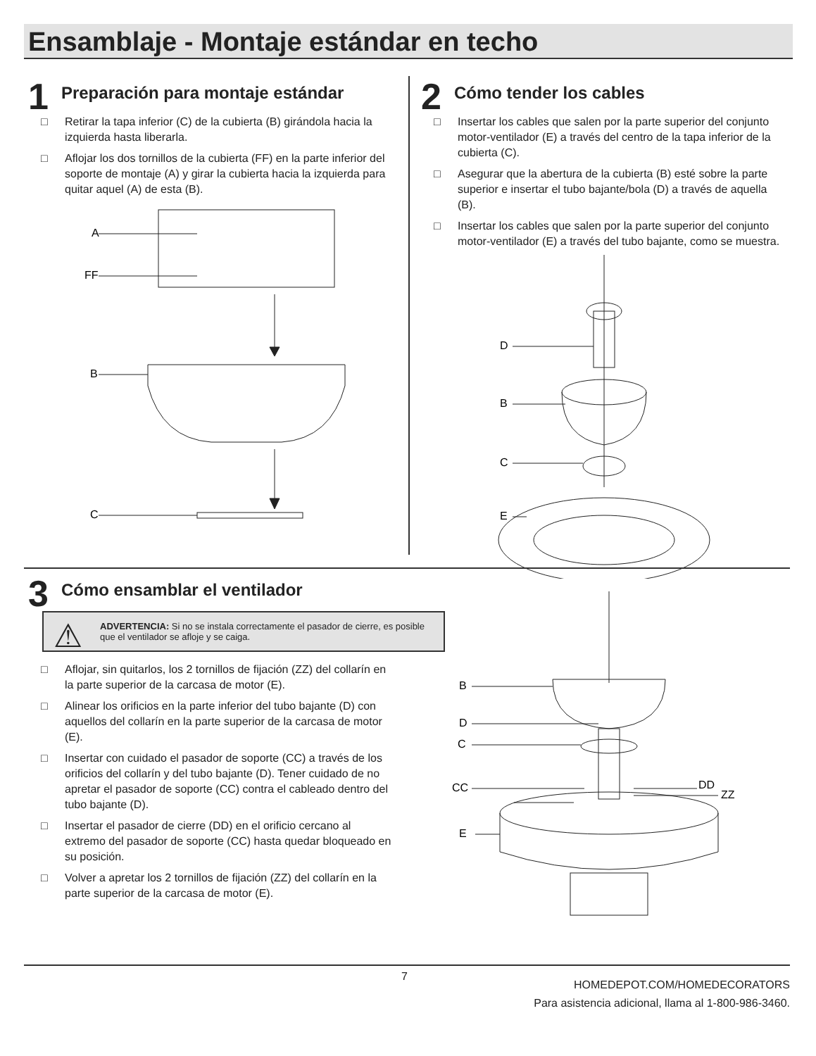Ensamblaje - Montaje estándar en techo
1
Preparación para montaje estándar
□ Retirar la tapa inferior (C) de la cubierta (B) girándola hacia la izquierda hasta liberarla.
□ Aflojar los dos tornillos de la cubierta (FF) en la parte inferior del soporte de montaje (A) y girar la cubierta hacia la izquierda para quitar aquel (A) de esta (B).
A
FF
B
C
2
Cómo tender los cables
□ Insertar los cables que salen por la parte superior del conjunto motor-ventilador (E) a través del centro de la tapa inferior de la cubierta (C).
□ Asegurar que la abertura de la cubierta (B) esté sobre la parte superior e insertar el tubo bajante/bola (D) a través de aquella (B).
□ Insertar los cables que salen por la parte superior del conjunto motor-ventilador (E) a través del tubo bajante, como se muestra.
D
B
C
E
3
Cómo ensamblar el ventilador
⚠ ADVERTENCIA: Si no se instala correctamente el pasador de cierre, es posible que el ventilador se afloje y se caiga.
□ Aflojar, sin quitarlos, los 2 tornillos de fijación (ZZ) del collarín en la parte superior de la carcasa de motor (E).
□ Alinear los orificios en la parte inferior del tubo bajante (D) con aquellos del collarín en la parte superior de la carcasa de motor (E).
□ Insertar con cuidado el pasador de soporte (CC) a través de los orificios del collarín y del tubo bajante (D). Tener cuidado de no apretar el pasador de soporte (CC) contra el cableado dentro del tubo bajante (D).
□ Insertar el pasador de cierre (DD) en el orificio cercano al extremo del pasador de soporte (CC) hasta quedar bloqueado en su posición.
□ Volver a apretar los 2 tornillos de fijación (ZZ) del collarín en la parte superior de la carcasa de motor (E).
B
D
C
CC
DD
ZZ
E
7
HOMEDEPOT.COM/HOMEDECORATORS
Para asistencia adicional, llama al 1-800-986-3460.